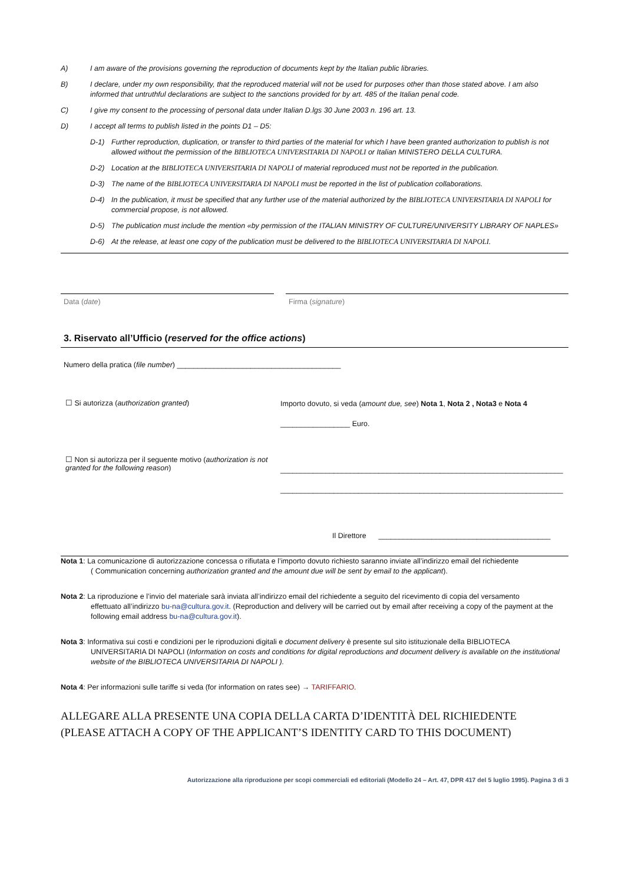A) I am aware of the provisions governing the reproduction of documents kept by the Italian public libraries.
B) I declare, under my own responsibility, that the reproduced material will not be used for purposes other than those stated above. I am also informed that untruthful declarations are subject to the sanctions provided for by art. 485 of the Italian penal code.
C) I give my consent to the processing of personal data under Italian D.lgs 30 June 2003 n. 196 art. 13.
D) I accept all terms to publish listed in the points D1 – D5:
D-1) Further reproduction, duplication, or transfer to third parties of the material for which I have been granted authorization to publish is not allowed without the permission of the BIBLIOTECA UNIVERSITARIA DI NAPOLI or Italian MINISTERO DELLA CULTURA.
D-2) Location at the BIBLIOTECA UNIVERSITARIA DI NAPOLI of material reproduced must not be reported in the publication.
D-3) The name of the BIBLIOTECA UNIVERSITARIA DI NAPOLI must be reported in the list of publication collaborations.
D-4) In the publication, it must be specified that any further use of the material authorized by the BIBLIOTECA UNIVERSITARIA DI NAPOLI for commercial propose, is not allowed.
D-5) The publication must include the mention «by permission of the ITALIAN MINISTRY OF CULTURE/UNIVERSITY LIBRARY OF NAPLES»
D-6) At the release, at least one copy of the publication must be delivered to the BIBLIOTECA UNIVERSITARIA DI NAPOLI.
Data (date) Firma (signature)
3. Riservato all’Ufficio (reserved for the office actions)
Numero della pratica (file number) ________________________________________
☐ Si autorizza (authorization granted)
☐ Non si autorizza per il seguente motivo (authorization is not granted for the following reason)
Importo dovuto, si veda (amount due, see) Nota 1, Nota 2 , Nota3 e Nota 4
_________________ Euro.
_____________________________________________________________________
_____________________________________________________________________
Il Direttore __________________________________________
Nota 1: La comunicazione di autorizzazione concessa o rifiutata e l’importo dovuto richiesto saranno inviate all’indirizzo email del richiedente
( Communication concerning authorization granted and the amount due will be sent by email to the applicant).
Nota 2: La riproduzione e l’invio del materiale sarà inviata all’indirizzo email del richiedente a seguito del ricevimento di copia del versamento
effettuato all’indirizzo bu-na@cultura.gov.it. (Reproduction and delivery will be carried out by email after receiving a copy of the payment at the following email address bu-na@cultura.gov.it).
Nota 3: Informativa sui costi e condizioni per le riproduzioni digitali e document delivery è presente sul sito istituzionale della BIBLIOTECA
UNIVERSITARIA DI NAPOLI (Information on costs and conditions for digital reproductions and document delivery is available on the institutional website of the BIBLIOTECA UNIVERSITARIA DI NAPOLI ).
Nota 4: Per informazioni sulle tariffe si veda (for information on rates see) → TARIFFARIO.
ALLEGARE ALLA PRESENTE UNA COPIA DELLA CARTA D’IDENTITÀ DEL RICHIEDENTE
(PLEASE ATTACH A COPY OF THE APPLICANT’S IDENTITY CARD TO THIS DOCUMENT)
Autorizzazione alla riproduzione per scopi commerciali ed editoriali (Modello 24 – Art. 47, DPR 417 del 5 luglio 1995). Pagina 3 di 3